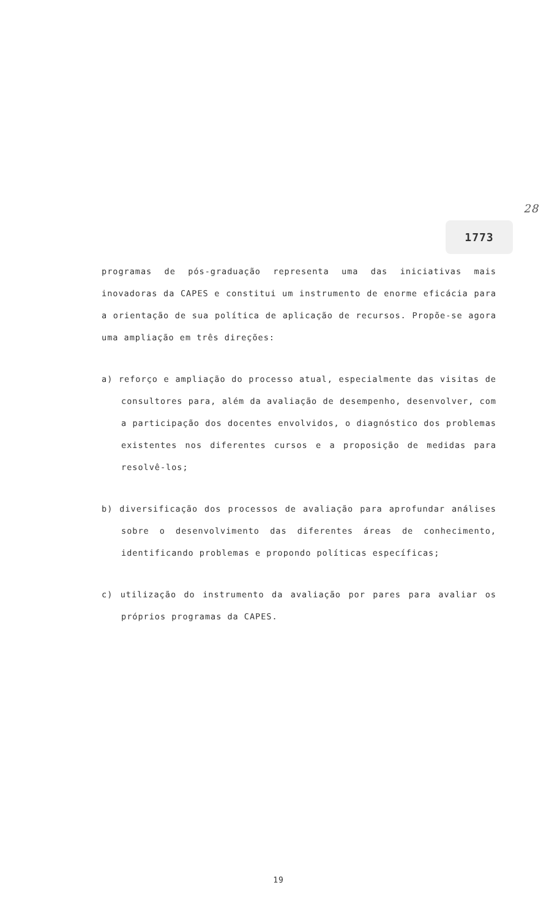28
1773
programas de pós-graduação representa uma das iniciativas mais inovadoras da CAPES e constitui um instrumento de enorme eficácia para a orientação de sua política de aplicação de recursos. Propõe-se agora uma ampliação em três direções:
a) reforço e ampliação do processo atual, especialmente das visitas de consultores para, além da avaliação de desempenho, desenvolver, com a participação dos docentes envolvidos, o diagnóstico dos problemas existentes nos diferentes cursos e a proposição de medidas para resolvê-los;
b) diversificação dos processos de avaliação para aprofundar análises sobre o desenvolvimento das diferentes áreas de conhecimento, identificando problemas e propondo políticas específicas;
c) utilização do instrumento da avaliação por pares para avaliar os próprios programas da CAPES.
19